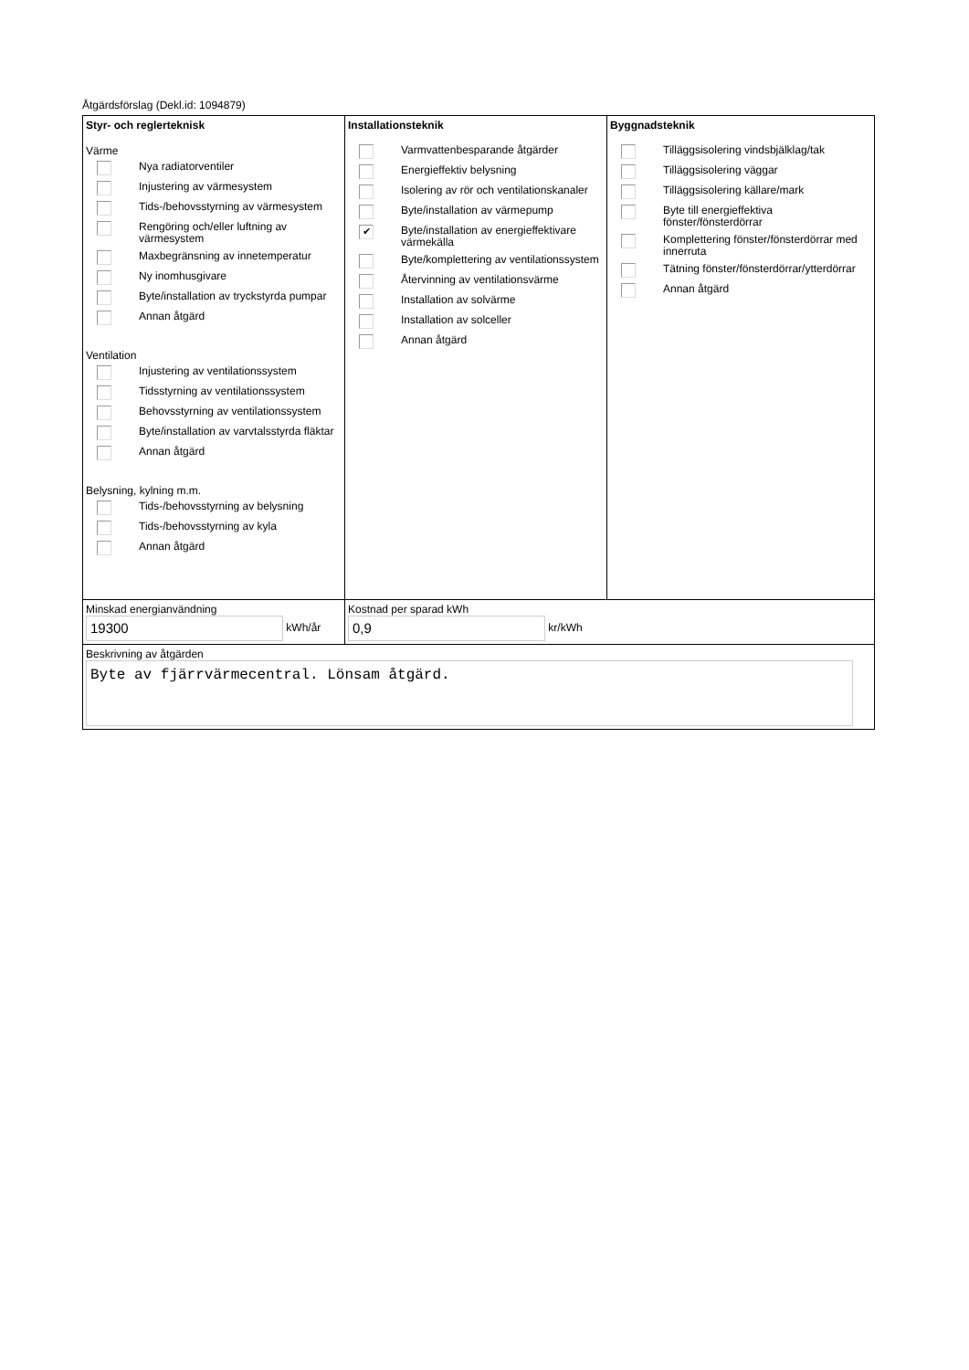Åtgärdsförslag (Dekl.id: 1094879)
| Styr- och reglerteknisk Värme Nya radiatorventiler Injustering av värmesystem Tids-/behovsstyrning av värmesystem Rengöring och/eller luftning av värmesystem Maxbegränsning av innetemperatur Ny inomhusgivare Byte/installation av tryckstyrda pumpar Annan åtgärd Ventilation Injustering av ventilationssystem Tidsstyrning av ventilationssystem Behovsstyrning av ventilationssystem Byte/installation av varvtalsstyrda fläktar Annan åtgärd Belysning, kylning m.m. Tids-/behovsstyrning av belysning Tids-/behovsstyrning av kyla Annan åtgärd | Installationsteknik Varmvattenbesparande åtgärder Energieffektiv belysning Isolering av rör och ventilationskanaler Byte/installation av värmepump ✔ Byte/installation av energieffektivare värmekälla Byte/komplettering av ventilationssystem Återvinning av ventilationsvärme Installation av solvärme Installation av solceller Annan åtgärd | Byggnadsteknik Tilläggsisolering vindsbjälklag/tak Tilläggsisolering väggar Tilläggsisolering källare/mark Byte till energieffektiva fönster/fönsterdörrar Komplettering fönster/fönsterdörrar med innerruta Tätning fönster/fönsterdörrar/ytterdörrar Annan åtgärd |
| Minskad energianvändning 19300 kWh/år | Kostnad per sparad kWh 0,9 kr/kWh | |
| Beskrivning av åtgärden Byte av fjärrvärmecentral. Lönsam åtgärd. | | |